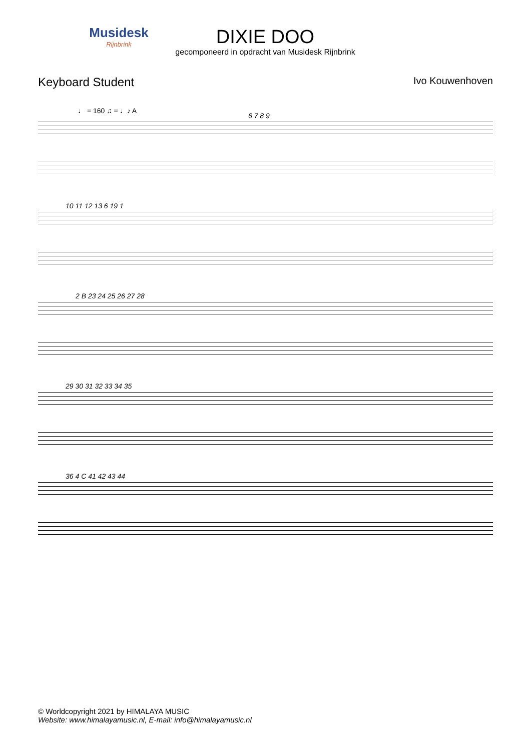Musidesk
Rijnbrink
DIXIE DOO
gecomponeerd in opdracht van Musidesk Rijnbrink
Keyboard Student Ivo Kouwenhoven
♩ = 160 ♫ = ♩♪ A
6 7 8 9
10 11 12 13 6 19 1
2 B 23 24 25 26 27 28
29 30 31 32 33 34 35
36 4 C 41 42 43 44
© Worldcopyright 2021 by HIMALAYA MUSIC
Website: www.himalayamusic.nl, E-mail: info@himalayamusic.nl